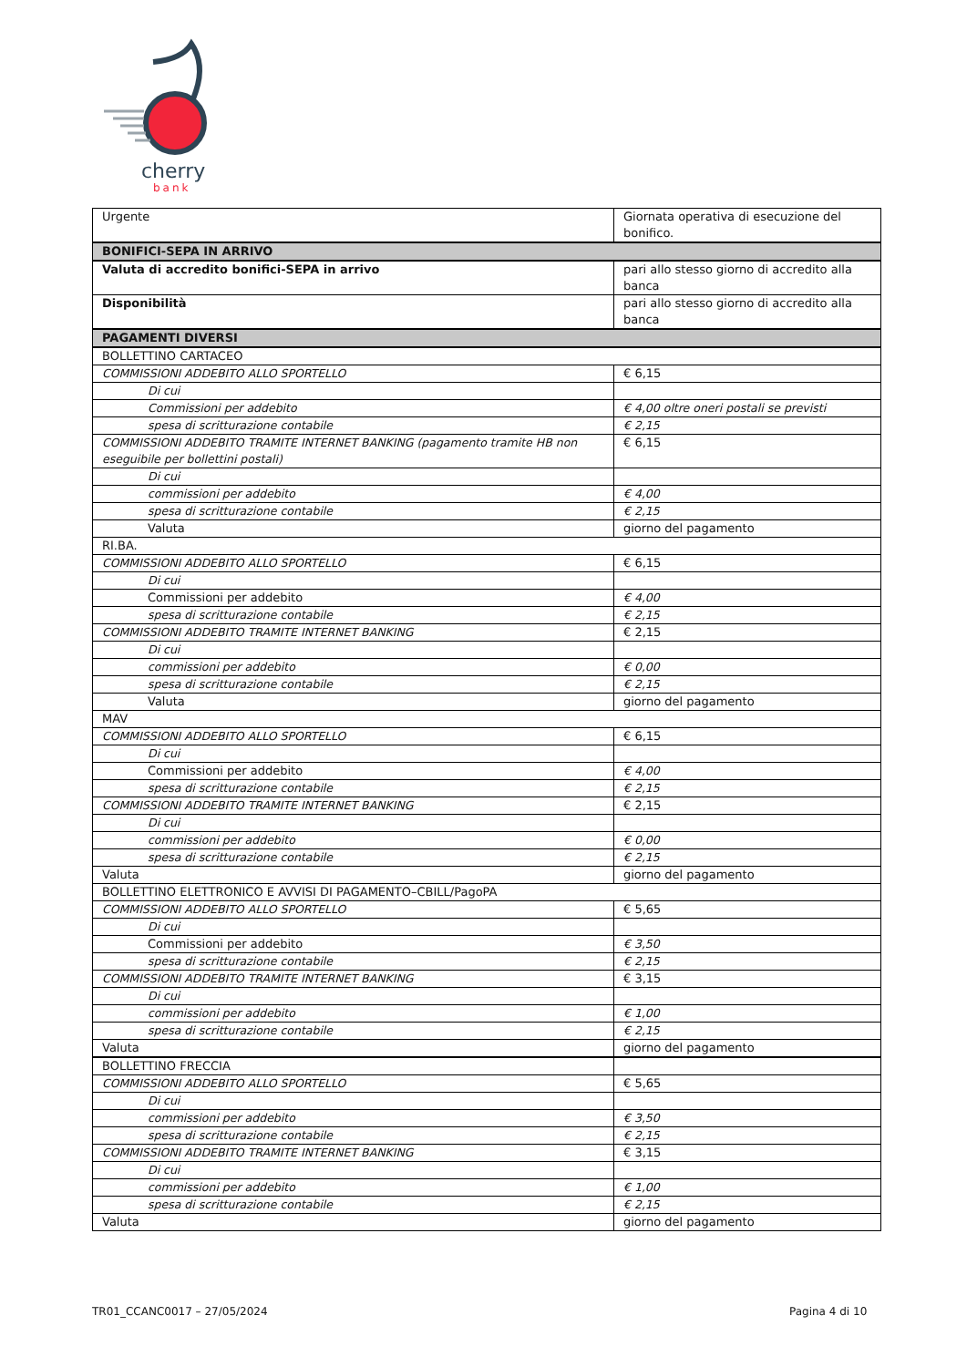cherry
bank
| Urgente | Giornata operativa di esecuzione del bonifico. |
| BONIFICI-SEPA IN ARRIVO | |
| Valuta di accredito bonifici-SEPA in arrivo | pari allo stesso giorno di accredito alla banca |
| Disponibilità | pari allo stesso giorno di accredito alla banca |
| PAGAMENTI DIVERSI | |
| BOLLETTINO CARTACEO | |
| COMMISSIONI ADDEBITO ALLO SPORTELLO | € 6,15 |
| Di cui | |
| Commissioni per addebito | € 4,00 oltre oneri postali se previsti |
| spesa di scritturazione contabile | € 2,15 |
| COMMISSIONI ADDEBITO TRAMITE INTERNET BANKING (pagamento tramite HB non eseguibile per bollettini postali) | € 6,15 |
| Di cui | |
| commissioni per addebito | € 4,00 |
| spesa di scritturazione contabile | € 2,15 |
| Valuta | giorno del pagamento |
| RI.BA. | |
| COMMISSIONI ADDEBITO ALLO SPORTELLO | € 6,15 |
| Di cui | |
| Commissioni per addebito | € 4,00 |
| spesa di scritturazione contabile | € 2,15 |
| COMMISSIONI ADDEBITO TRAMITE INTERNET BANKING | € 2,15 |
| Di cui | |
| commissioni per addebito | € 0,00 |
| spesa di scritturazione contabile | € 2,15 |
| Valuta | giorno del pagamento |
| MAV | |
| COMMISSIONI ADDEBITO ALLO SPORTELLO | € 6,15 |
| Di cui | |
| Commissioni per addebito | € 4,00 |
| spesa di scritturazione contabile | € 2,15 |
| COMMISSIONI ADDEBITO TRAMITE INTERNET BANKING | € 2,15 |
| Di cui | |
| commissioni per addebito | € 0,00 |
| spesa di scritturazione contabile | € 2,15 |
| Valuta | giorno del pagamento |
| BOLLETTINO ELETTRONICO E AVVISI DI PAGAMENTO–CBILL/PagoPA | |
| COMMISSIONI ADDEBITO ALLO SPORTELLO | € 5,65 |
| Di cui | |
| Commissioni per addebito | € 3,50 |
| spesa di scritturazione contabile | € 2,15 |
| COMMISSIONI ADDEBITO TRAMITE INTERNET BANKING | € 3,15 |
| Di cui | |
| commissioni per addebito | € 1,00 |
| spesa di scritturazione contabile | € 2,15 |
| Valuta | giorno del pagamento |
| BOLLETTINO FRECCIA | |
| COMMISSIONI ADDEBITO ALLO SPORTELLO | € 5,65 |
| Di cui | |
| commissioni per addebito | € 3,50 |
| spesa di scritturazione contabile | € 2,15 |
| COMMISSIONI ADDEBITO TRAMITE INTERNET BANKING | € 3,15 |
| Di cui | |
| commissioni per addebito | € 1,00 |
| spesa di scritturazione contabile | € 2,15 |
| Valuta | giorno del pagamento |
TR01_CCANC0017 – 27/05/2024 Pagina 4 di 10